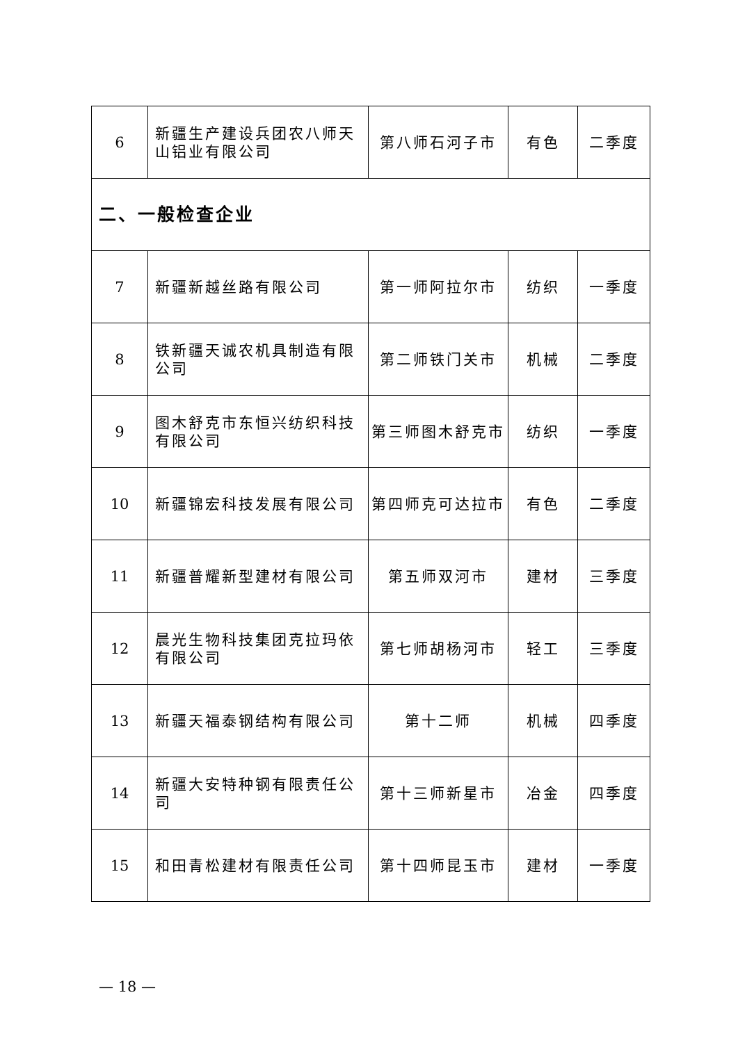| 6 | 新疆生产建设兵团农八师天山铝业有限公司 | 第八师石河子市 | 有色 | 二季度 |
| 二、一般检查企业 | | | | |
| 7 | 新疆新越丝路有限公司 | 第一师阿拉尔市 | 纺织 | 一季度 |
| 8 | 铁新疆天诚农机具制造有限公司 | 第二师铁门关市 | 机械 | 二季度 |
| 9 | 图木舒克市东恒兴纺织科技有限公司 | 第三师图木舒克市 | 纺织 | 一季度 |
| 10 | 新疆锦宏科技发展有限公司 | 第四师克可达拉市 | 有色 | 二季度 |
| 11 | 新疆普耀新型建材有限公司 | 第五师双河市 | 建材 | 三季度 |
| 12 | 晨光生物科技集团克拉玛依有限公司 | 第七师胡杨河市 | 轻工 | 三季度 |
| 13 | 新疆天福泰钢结构有限公司 | 第十二师 | 机械 | 四季度 |
| 14 | 新疆大安特种钢有限责任公司 | 第十三师新星市 | 冶金 | 四季度 |
| 15 | 和田青松建材有限责任公司 | 第十四师昆玉市 | 建材 | 一季度 |
— 18 —